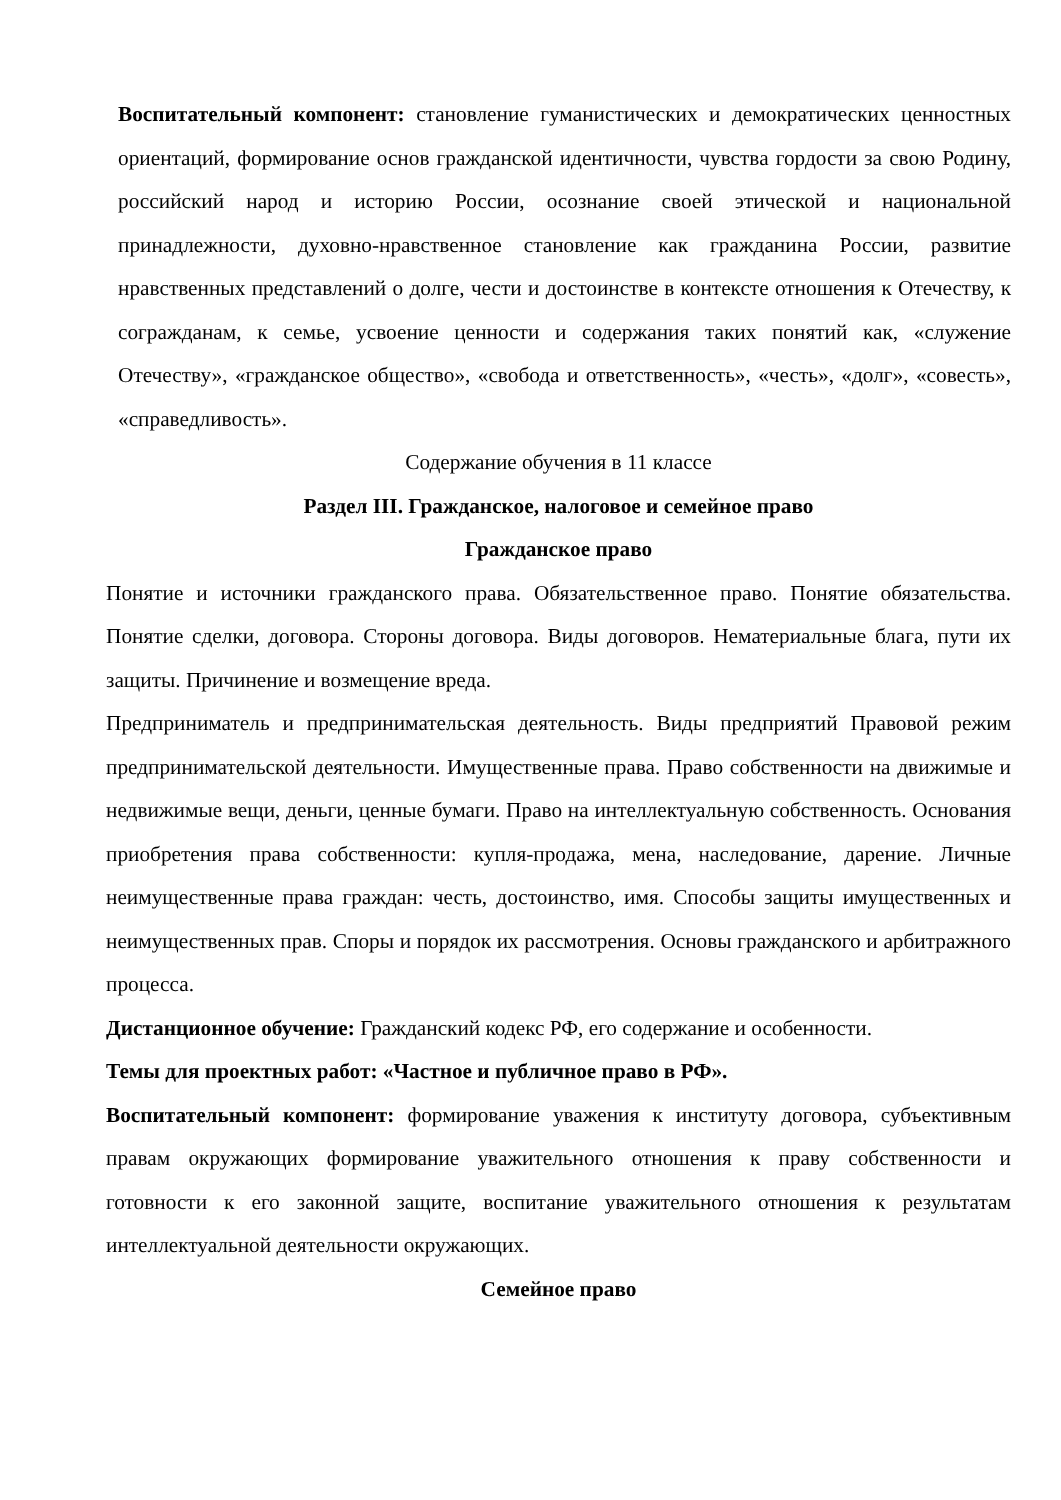Воспитательный компонент: становление гуманистических и демократических ценностных ориентаций, формирование основ гражданской идентичности, чувства гордости за свою Родину, российский народ и историю России, осознание своей этической и национальной принадлежности, духовно-нравственное становление как гражданина России, развитие нравственных представлений о долге, чести и достоинстве в контексте отношения к Отечеству, к согражданам, к семье, усвоение ценности и содержания таких понятий как, «служение Отечеству», «гражданское общество», «свобода и ответственность», «честь», «долг», «совесть», «справедливость».
Содержание обучения в 11 классе
Раздел III. Гражданское, налоговое и семейное право
Гражданское право
Понятие и источники гражданского права. Обязательственное право. Понятие обязательства. Понятие сделки, договора. Стороны договора. Виды договоров. Нематериальные блага, пути их защиты. Причинение и возмещение вреда.
Предприниматель и предпринимательская деятельность. Виды предприятий Правовой режим предпринимательской деятельности. Имущественные права. Право собственности на движимые и недвижимые вещи, деньги, ценные бумаги. Право на интеллектуальную собственность. Основания приобретения права собственности: купля-продажа, мена, наследование, дарение. Личные неимущественные права граждан: честь, достоинство, имя. Способы защиты имущественных и неимущественных прав. Споры и порядок их рассмотрения. Основы гражданского и арбитражного процесса.
Дистанционное обучение: Гражданский кодекс РФ, его содержание и особенности.
Темы для проектных работ: «Частное и публичное право в РФ».
Воспитательный компонент: формирование уважения к институту договора, субъективным правам окружающих формирование уважительного отношения к праву собственности и готовности к его законной защите, воспитание уважительного отношения к результатам интеллектуальной деятельности окружающих.
Семейное право